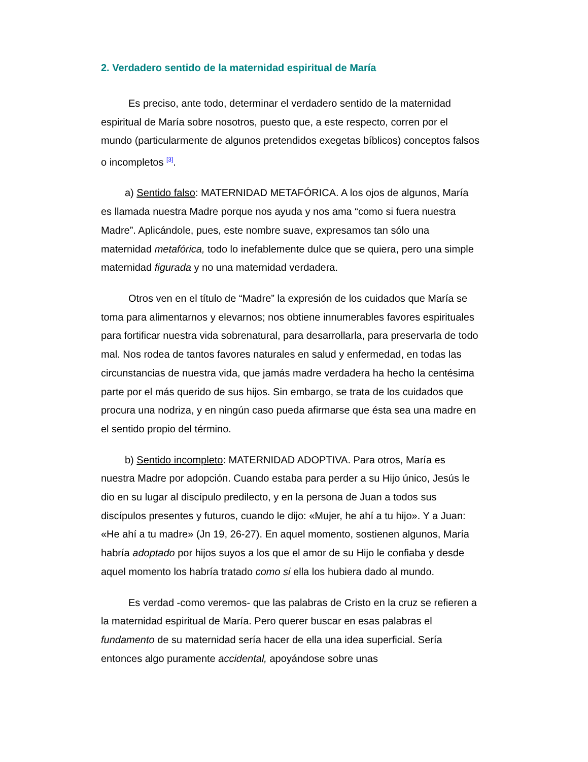2. Verdadero sentido de la maternidad espiritual de María
Es preciso, ante todo, determinar el verdadero sentido de la maternidad espiritual de María sobre nosotros, puesto que, a este respecto, corren por el mundo (particularmente de algunos pretendidos exegetas bíblicos) conceptos falsos o incompletos <sup>[3]</sup>.
a) Sentido falso: MATERNIDAD METAFÓRICA. A los ojos de algunos, María es llamada nuestra Madre porque nos ayuda y nos ama “como si fuera nuestra Madre”. Aplicándole, pues, este nombre suave, expresamos tan sólo una maternidad metafórica, todo lo inefablemente dulce que se quiera, pero una simple maternidad figurada y no una maternidad verdadera.
Otros ven en el título de “Madre” la expresión de los cuidados que María se toma para alimentarnos y elevarnos; nos obtiene innumerables favores espirituales para fortificar nuestra vida sobrenatural, para desarrollarla, para preservarla de todo mal. Nos rodea de tantos favores naturales en salud y enfermedad, en todas las circunstancias de nuestra vida, que jamás madre verdadera ha hecho la centésima parte por el más querido de sus hijos. Sin embargo, se trata de los cuidados que procura una nodriza, y en ningún caso pueda afirmarse que ésta sea una madre en el sentido propio del término.
b) Sentido incompleto: MATERNIDAD ADOPTIVA. Para otros, María es nuestra Madre por adopción. Cuando estaba para perder a su Hijo único, Jesús le dio en su lugar al discípulo predilecto, y en la persona de Juan a todos sus discípulos presentes y futuros, cuando le dijo: «Mujer, he ahí a tu hijo». Y a Juan: «He ahí a tu madre» (Jn 19, 26‑27). En aquel momento, sostienen algunos, María habría adoptado por hijos suyos a los que el amor de su Hijo le confiaba y desde aquel momento los habría tratado como si ella los hubiera dado al mundo.
Es verdad -como veremos- que las palabras de Cristo en la cruz se refieren a la maternidad espiritual de María. Pero querer buscar en esas palabras el fundamento de su maternidad sería hacer de ella una idea superficial. Sería entonces algo puramente accidental, apoyándose sobre unas